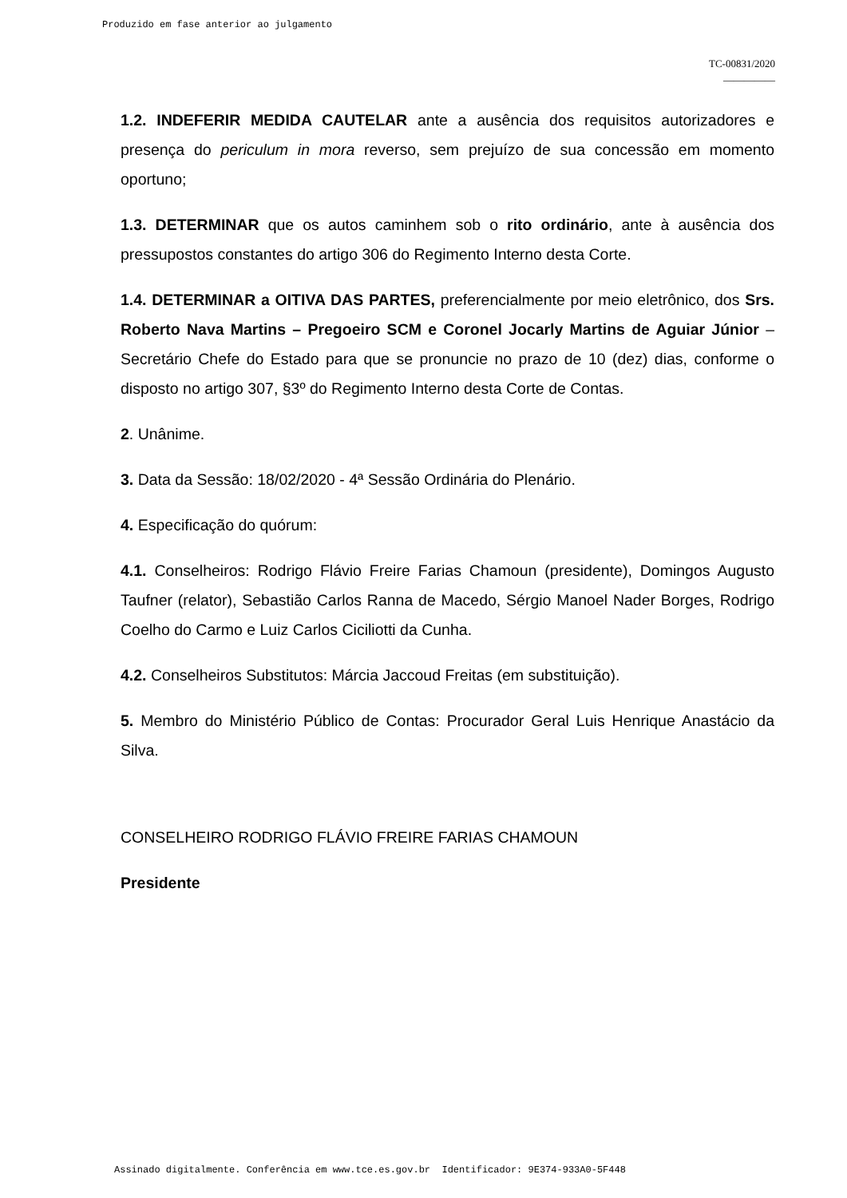Produzido em fase anterior ao julgamento
TC-00831/2020
__________
1.2. INDEFERIR MEDIDA CAUTELAR ante a ausência dos requisitos autorizadores e presença do periculum in mora reverso, sem prejuízo de sua concessão em momento oportuno;
1.3. DETERMINAR que os autos caminhem sob o rito ordinário, ante à ausência dos pressupostos constantes do artigo 306 do Regimento Interno desta Corte.
1.4. DETERMINAR a OITIVA DAS PARTES, preferencialmente por meio eletrônico, dos Srs. Roberto Nava Martins – Pregoeiro SCM e Coronel Jocarly Martins de Aguiar Júnior – Secretário Chefe do Estado para que se pronuncie no prazo de 10 (dez) dias, conforme o disposto no artigo 307, §3º do Regimento Interno desta Corte de Contas.
2. Unânime.
3. Data da Sessão: 18/02/2020 - 4ª Sessão Ordinária do Plenário.
4. Especificação do quórum:
4.1. Conselheiros: Rodrigo Flávio Freire Farias Chamoun (presidente), Domingos Augusto Taufner (relator), Sebastião Carlos Ranna de Macedo, Sérgio Manoel Nader Borges, Rodrigo Coelho do Carmo e Luiz Carlos Ciciliotti da Cunha.
4.2. Conselheiros Substitutos: Márcia Jaccoud Freitas (em substituição).
5. Membro do Ministério Público de Contas: Procurador Geral Luis Henrique Anastácio da Silva.
CONSELHEIRO RODRIGO FLÁVIO FREIRE FARIAS CHAMOUN
Presidente
Assinado digitalmente. Conferência em www.tce.es.gov.br Identificador: 9E374-933A0-5F448